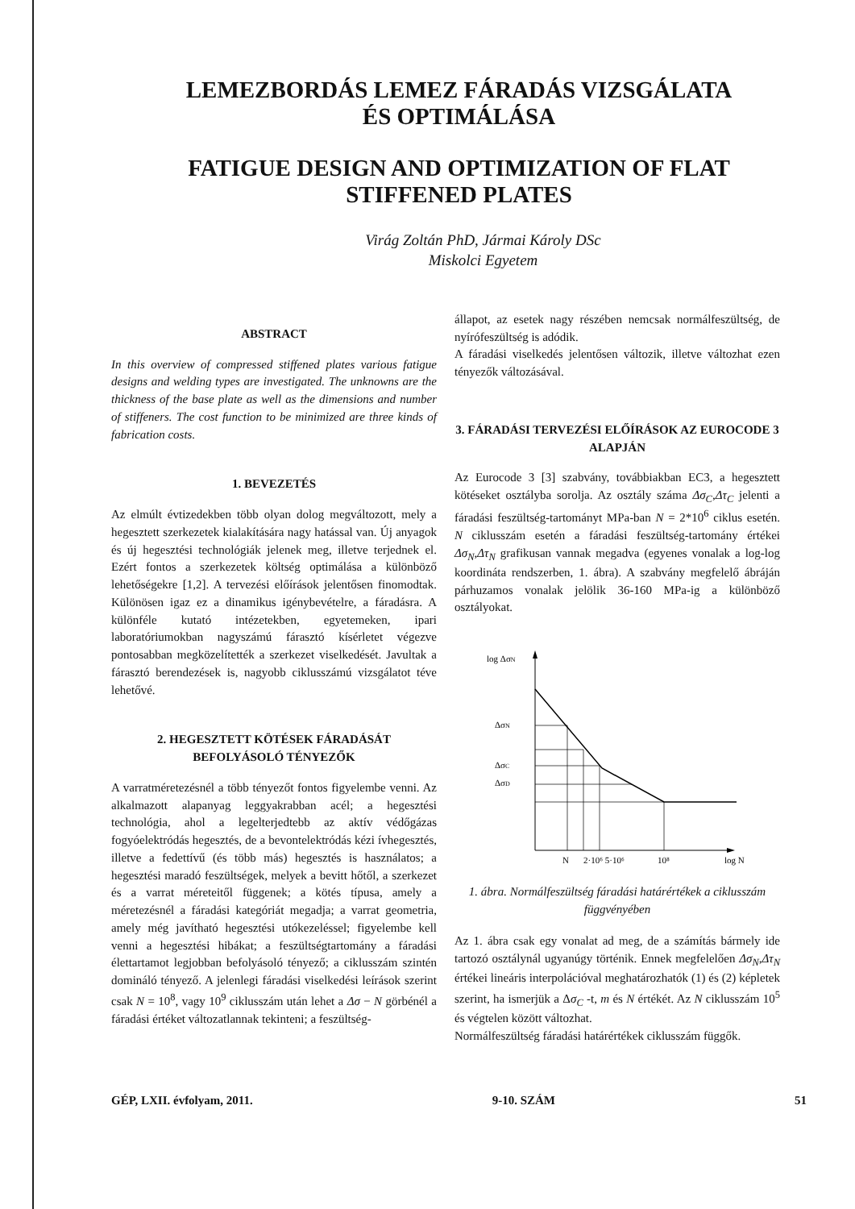LEMEZBORDÁS LEMEZ FÁRADÁS VIZSGÁLATA
ÉS OPTIMÁLÁSA
FATIGUE DESIGN AND OPTIMIZATION OF FLAT
STIFFENED PLATES
Virág Zoltán PhD, Jármai Károly DSc
Miskolci Egyetem
ABSTRACT
In this overview of compressed stiffened plates various fatigue designs and welding types are investigated. The unknowns are the thickness of the base plate as well as the dimensions and number of stiffeners. The cost function to be minimized are three kinds of fabrication costs.
1. BEVEZETÉS
Az elmúlt évtizedekben több olyan dolog megváltozott, mely a hegesztett szerkezetek kialakítására nagy hatással van. Új anyagok és új hegesztési technológiák jelenek meg, illetve terjednek el. Ezért fontos a szerkezetek költség optimálása a különböző lehetőségekre [1,2]. A tervezési előírások jelentősen finomodtak. Különösen igaz ez a dinamikus igénybevételre, a fáradásra. A különféle kutató intézetekben, egyetemeken, ipari laboratóriumokban nagyszámú fárasztó kísérletet végezve pontosabban megközelítették a szerkezet viselkedését. Javultak a fárasztó berendezések is, nagyobb ciklusszámú vizsgálatot téve lehetővé.
2. HEGESZTETT KÖTÉSEK FÁRADÁSÁT BEFOLYÁSOLÓ TÉNYEZŐK
A varratméretezésnél a több tényezőt fontos figyelembe venni. Az alkalmazott alapanyag leggyakrabban acél; a hegesztési technológia, ahol a legelterjedtebb az aktív védőgázas fogyóelektródás hegesztés, de a bevontelektródás kézi ívhegesztés, illetve a fedettívű (és több más) hegesztés is használatos; a hegesztési maradó feszültségek, melyek a bevitt hőtől, a szerkezet és a varrat méreteitől függenek; a kötés típusa, amely a méretezésnél a fáradási kategóriát megadja; a varrat geometria, amely még javítható hegesztési utókezeléssel; figyelembe kell venni a hegesztési hibákat; a feszültségtartomány a fáradási élettartamot legjobban befolyásoló tényező; a ciklusszám szintén domináló tényező. A jelenlegi fáradási viselkedési leírások szerint csak N = 10<sup>8</sup>, vagy 10<sup>9</sup> ciklusszám után lehet a Δσ − N görbénél a fáradási értéket változatlannak tekinteni; a feszültség-
állapot, az esetek nagy részében nemcsak normálfeszültség, de nyírófeszültség is adódik.
A fáradási viselkedés jelentősen változik, illetve változhat ezen tényezők változásával.
3. FÁRADÁSI TERVEZÉSI ELŐÍRÁSOK AZ EUROCODE 3 ALAPJÁN
Az Eurocode 3 [3] szabvány, továbbiakban EC3, a hegesztett kötéseket osztályba sorolja. Az osztály száma Δσ<sub>C</sub>,Δτ<sub>C</sub> jelenti a fáradási feszültség-tartományt MPa-ban N = 2*10<sup>6</sup> ciklus esetén. N ciklusszám esetén a fáradási feszültség-tartomány értékei Δσ<sub>N</sub>,Δτ<sub>N</sub> grafikusan vannak megadva (egyenes vonalak a log-log koordináta rendszerben, 1. ábra). A szabvány megfelelő ábráján párhuzamos vonalak jelölik 36-160 MPa-ig a különböző osztályokat.
log ΔσN
ΔσN
ΔσC
ΔσD
N
2·10⁶ 5·10⁶
10⁸
log N
1. ábra. Normálfeszültség fáradási határértékek a ciklusszám függvényében
Az 1. ábra csak egy vonalat ad meg, de a számítás bármely ide tartozó osztálynál ugyanúgy történik. Ennek megfelelően Δσ<sub>N</sub>,Δτ<sub>N</sub> értékei lineáris interpolációval meghatározhatók (1) és (2) képletek szerint, ha ismerjük a Δσ<sub>C</sub> -t, m és N értékét. Az N ciklusszám 10<sup>5</sup> és végtelen között változhat.
Normálfeszültség fáradási határértékek ciklusszám függők.
GÉP, LXII. évfolyam, 2011. 9-10. SZÁM 51